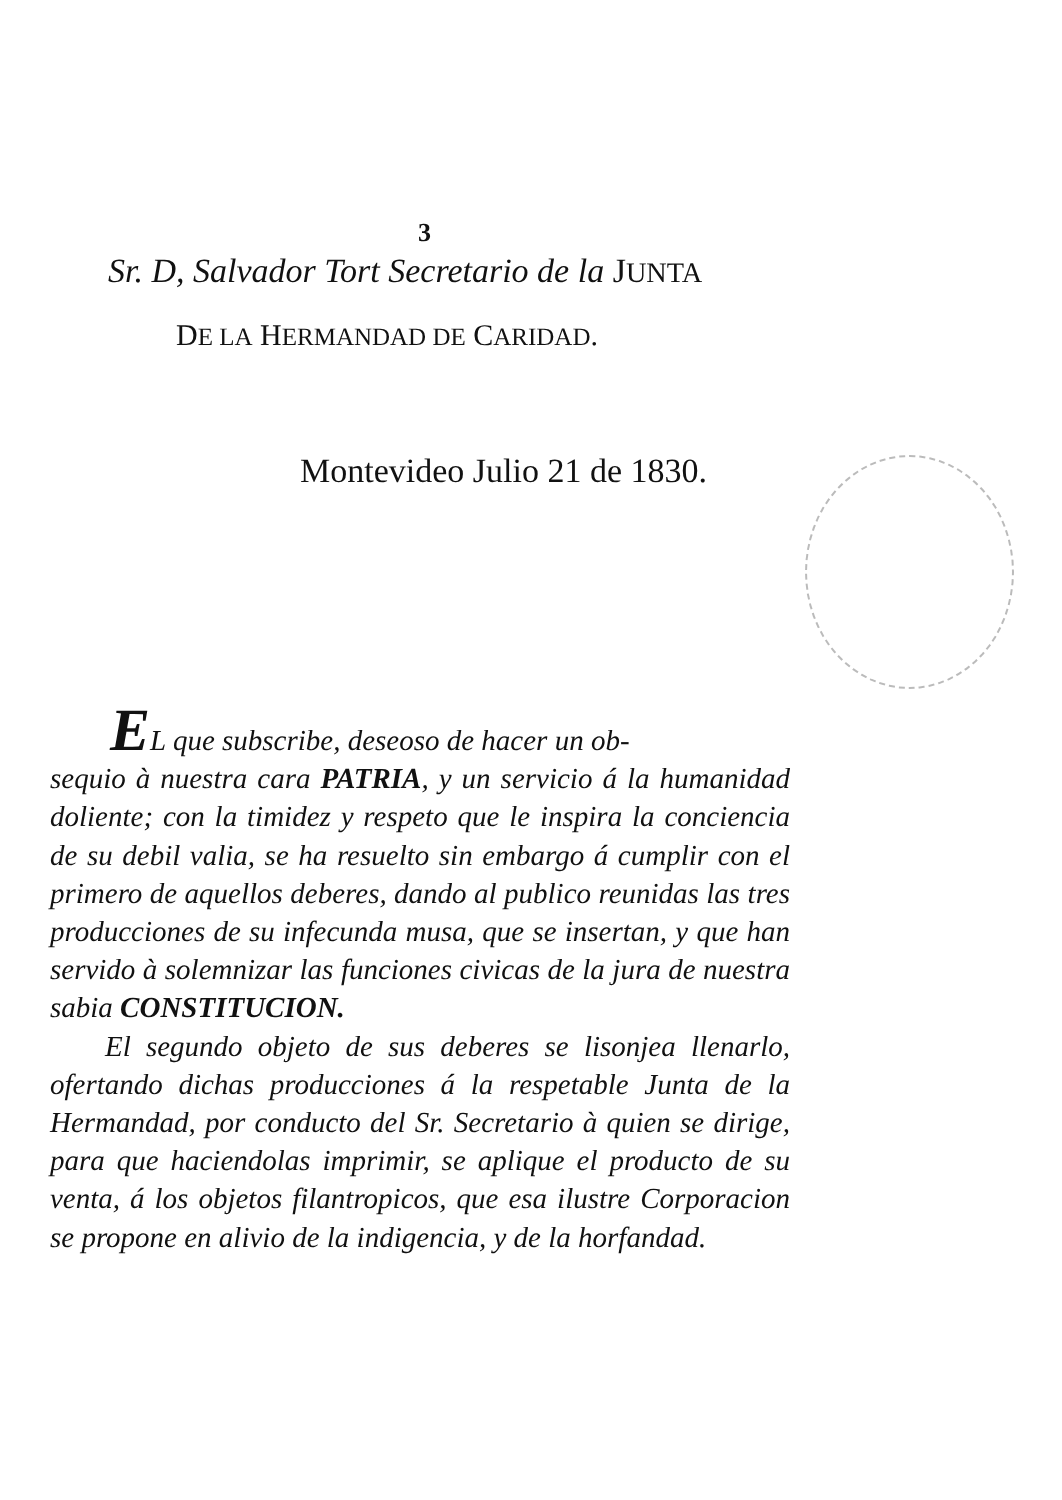3
Sr. D, Salvador Tort Secretario de la JUNTA
DE LA HERMANDAD DE CARIDAD.
Montevideo Julio 21 de 1830.
EL que subscribe, deseoso de hacer un ob-
sequio à nuestra cara PATRIA, y un servicio á la humanidad doliente; con la timidez y respeto que le inspira la conciencia de su debil valia, se ha resuelto sin embargo á cumplir con el primero de aquellos deberes, dando al publico reunidas las tres producciones de su infecunda musa, que se insertan, y que han servido à solemnizar las funciones civicas de la jura de nuestra sabia CONSTITUCION.
El segundo objeto de sus deberes se lisonjea llenarlo, ofertando dichas producciones á la respetable Junta de la Hermandad, por conducto del Sr. Secretario à quien se dirige, para que haciendolas imprimir, se aplique el producto de su venta, á los objetos filantropicos, que esa ilustre Corporacion se propone en alivio de la indigencia, y de la horfandad.